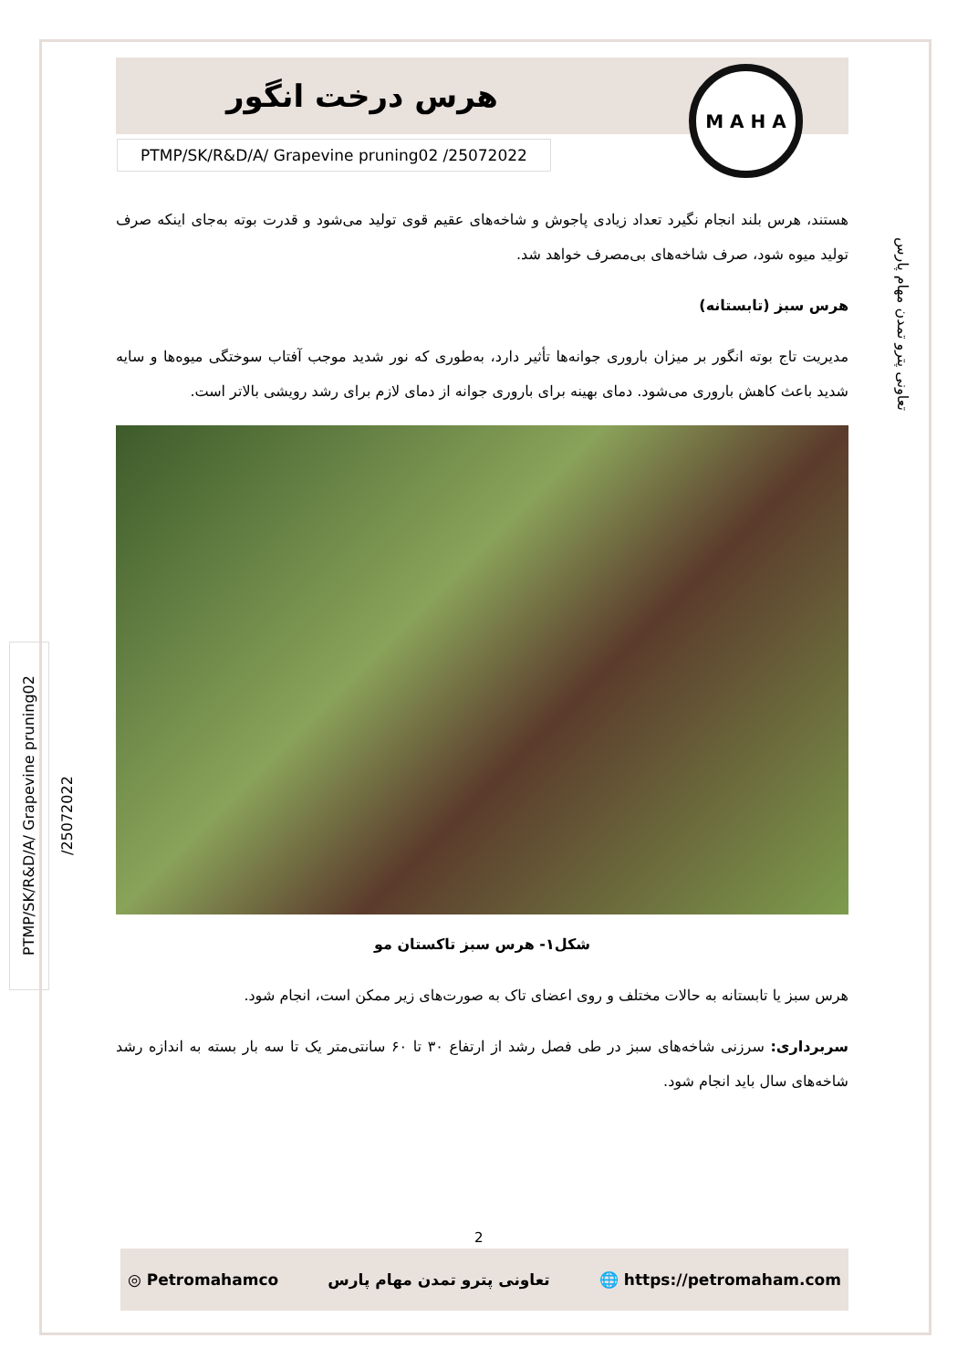هرس درخت انگور
M A H A
PTMP/SK/R&D/A/ Grapevine pruning02 /25072022
هستند، هرس بلند انجام نگیرد تعداد زیادی پاجوش و شاخه‌های عقیم قوی تولید می‌شود و قدرت بوته به‌جای اینکه صرف تولید میوه شود، صرف شاخه‌های بی‌مصرف خواهد شد.
هرس سبز (تابستانه)
مدیریت تاج بوته انگور بر میزان باروری جوانه‌ها تأثیر دارد، به‌طوری که نور شدید موجب آفتاب سوختگی میوه‌ها و سایه شدید باعث کاهش باروری می‌شود. دمای بهینه برای باروری جوانه از دمای لازم برای رشد رویشی بالاتر است.
شکل۱- هرس سبز تاکستان مو
هرس سبز یا تابستانه به حالات مختلف و روی اعضای تاک به صورت‌های زیر ممکن است، انجام شود.
سربرداری: سرزنی شاخه‌های سبز در طی فصل رشد از ارتفاع ۳۰ تا ۶۰ سانتی‌متر یک تا سه بار بسته به اندازه رشد شاخه‌های سال باید انجام شود.
تعاونی پترو تمدن مهام پارس
PTMP/SK/R&D/A/ Grapevine pruning02 /25072022
2
◎ Petromahamco تعاونی پترو تمدن مهام پارس 🌐 https://petromaham.com